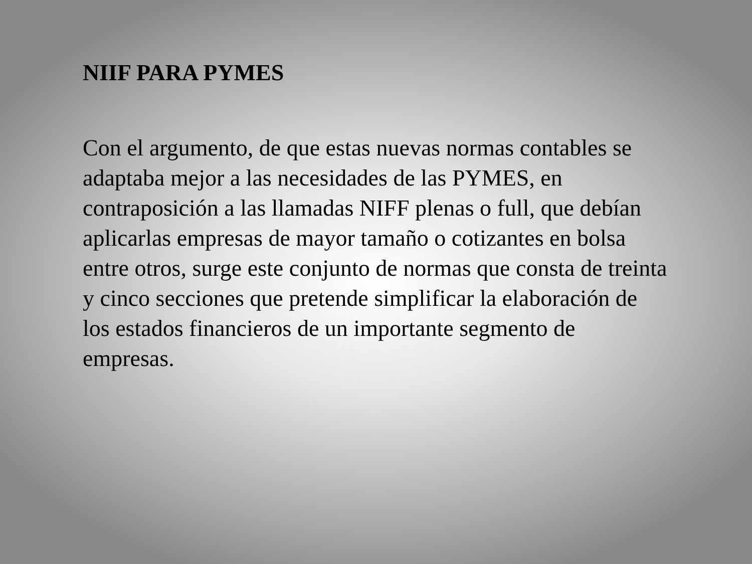NIIF PARA PYMES
Con el argumento, de que estas nuevas normas contables se adaptaba mejor a las necesidades de las PYMES, en contraposición a las llamadas NIFF plenas o full, que debían aplicarlas empresas de mayor tamaño o cotizantes en bolsa entre otros, surge este conjunto de normas que consta de treinta y cinco secciones que pretende simplificar la elaboración de los estados financieros de un importante segmento de empresas.